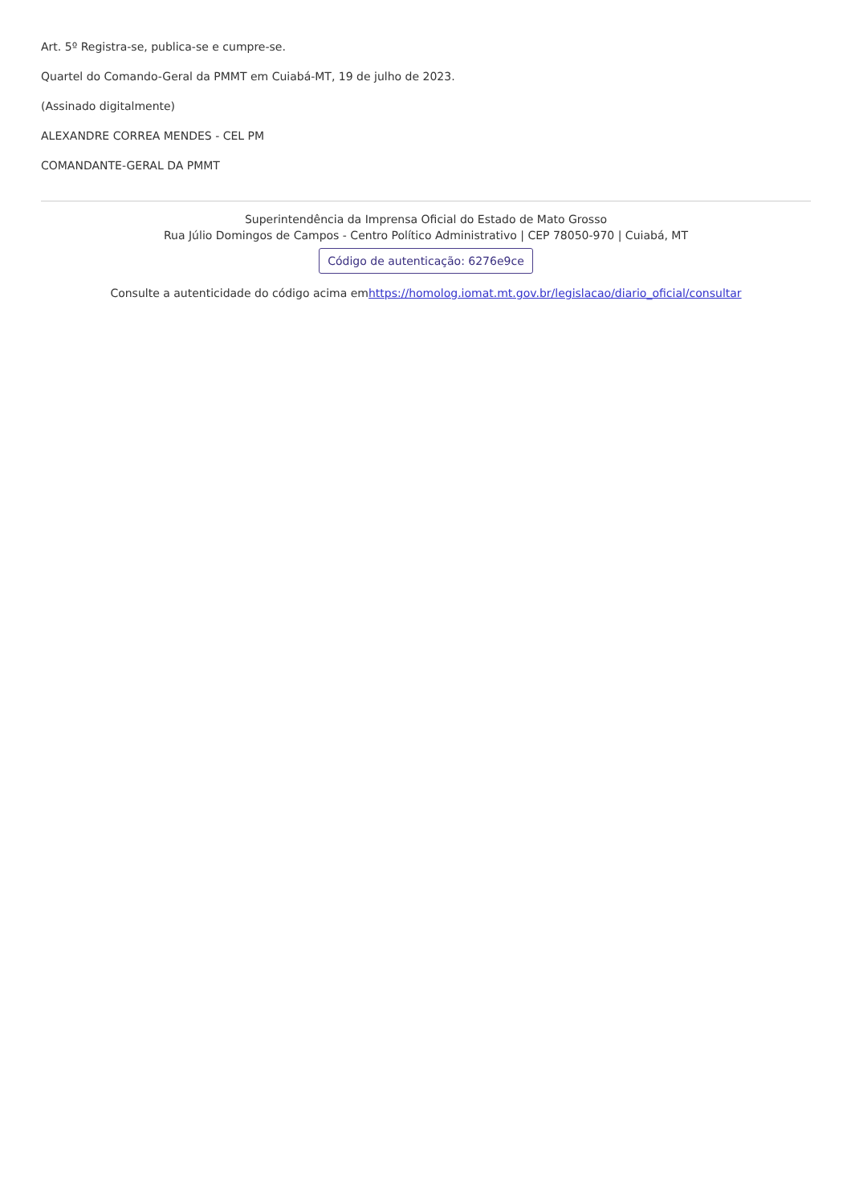Art. 5º Registra-se, publica-se e cumpre-se.
Quartel do Comando-Geral da PMMT em Cuiabá-MT, 19 de julho de 2023.
(Assinado digitalmente)
ALEXANDRE CORREA MENDES - CEL PM
COMANDANTE-GERAL DA PMMT
Superintendência da Imprensa Oficial do Estado de Mato Grosso
Rua Júlio Domingos de Campos - Centro Político Administrativo | CEP 78050-970 | Cuiabá, MT
Código de autenticação: 6276e9ce
Consulte a autenticidade do código acima emhttps://homolog.iomat.mt.gov.br/legislacao/diario_oficial/consultar